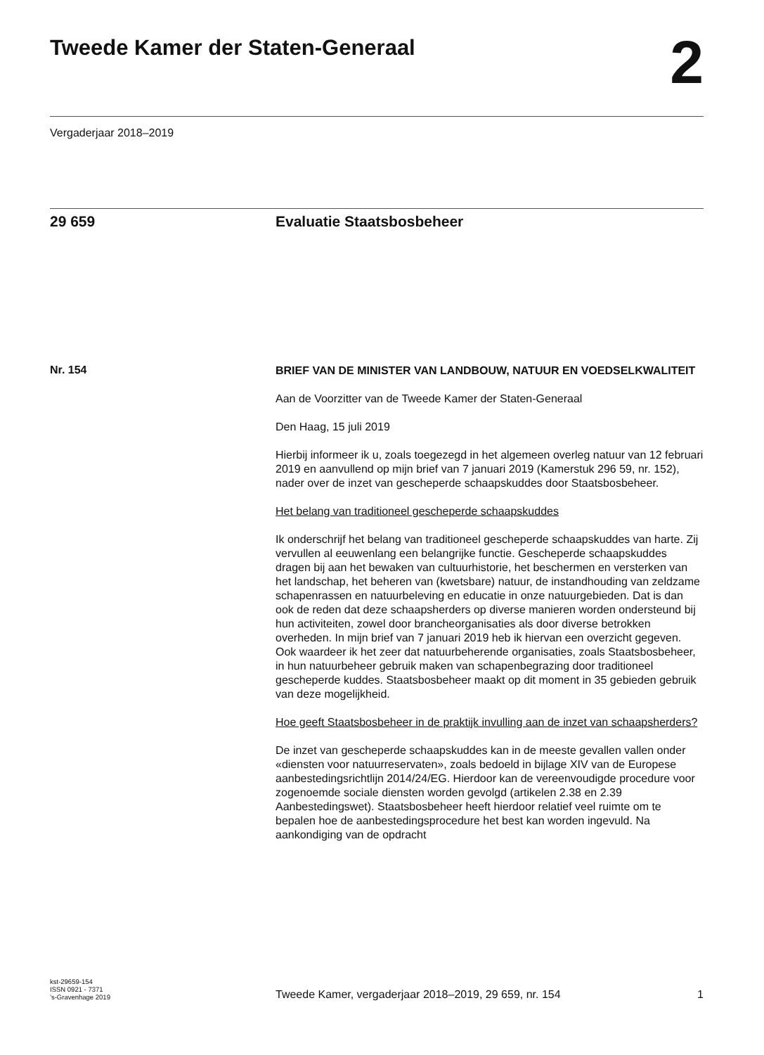Tweede Kamer der Staten-Generaal
2
Vergaderjaar 2018–2019
29 659 Evaluatie Staatsbosbeheer
Nr. 154
BRIEF VAN DE MINISTER VAN LANDBOUW, NATUUR EN VOEDSELKWALITEIT
Aan de Voorzitter van de Tweede Kamer der Staten-Generaal
Den Haag, 15 juli 2019
Hierbij informeer ik u, zoals toegezegd in het algemeen overleg natuur van 12 februari 2019 en aanvullend op mijn brief van 7 januari 2019 (Kamerstuk 296 59, nr. 152), nader over de inzet van gescheperde schaapskuddes door Staatsbosbeheer.
Het belang van traditioneel gescheperde schaapskuddes
Ik onderschrijf het belang van traditioneel gescheperde schaapskuddes van harte. Zij vervullen al eeuwenlang een belangrijke functie. Gescheperde schaapskuddes dragen bij aan het bewaken van cultuurhistorie, het beschermen en versterken van het landschap, het beheren van (kwetsbare) natuur, de instandhouding van zeldzame schapenrassen en natuurbeleving en educatie in onze natuurgebieden. Dat is dan ook de reden dat deze schaapsherders op diverse manieren worden ondersteund bij hun activiteiten, zowel door brancheorganisaties als door diverse betrokken overheden. In mijn brief van 7 januari 2019 heb ik hiervan een overzicht gegeven. Ook waardeer ik het zeer dat natuurbeherende organisaties, zoals Staatsbosbeheer, in hun natuurbeheer gebruik maken van schapenbegrazing door traditioneel gescheperde kuddes. Staatsbosbeheer maakt op dit moment in 35 gebieden gebruik van deze mogelijkheid.
Hoe geeft Staatsbosbeheer in de praktijk invulling aan de inzet van schaapsherders?
De inzet van gescheperde schaapskuddes kan in de meeste gevallen vallen onder «diensten voor natuurreservaten», zoals bedoeld in bijlage XIV van de Europese aanbestedingsrichtlijn 2014/24/EG. Hierdoor kan de vereenvoudigde procedure voor zogenoemde sociale diensten worden gevolgd (artikelen 2.38 en 2.39 Aanbestedingswet). Staatsbosbeheer heeft hierdoor relatief veel ruimte om te bepalen hoe de aanbestedingsprocedure het best kan worden ingevuld. Na aankondiging van de opdracht
kst-29659-154
ISSN 0921 - 7371
’s-Gravenhage 2019
Tweede Kamer, vergaderjaar 2018–2019, 29 659, nr. 154
1